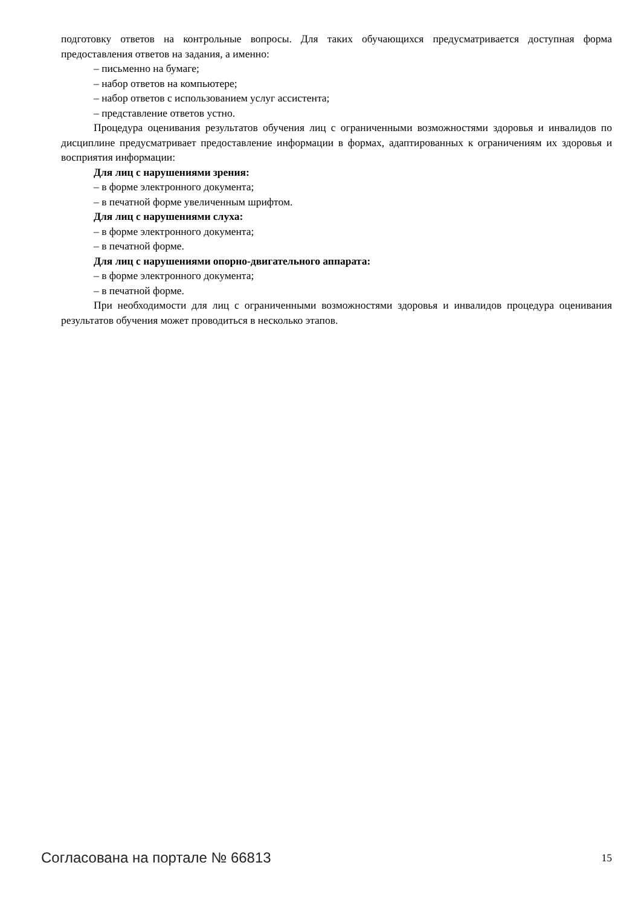подготовку ответов на контрольные вопросы. Для таких обучающихся предусматривается доступная форма предоставления ответов на задания, а именно:
– письменно на бумаге;
– набор ответов на компьютере;
– набор ответов с использованием услуг ассистента;
– представление ответов устно.
Процедура оценивания результатов обучения лиц с ограниченными возможностями здоровья и инвалидов по дисциплине предусматривает предоставление информации в формах, адаптированных к ограничениям их здоровья и восприятия информации:
Для лиц с нарушениями зрения:
– в форме электронного документа;
– в печатной форме увеличенным шрифтом.
Для лиц с нарушениями слуха:
– в форме электронного документа;
– в печатной форме.
Для лиц с нарушениями опорно-двигательного аппарата:
– в форме электронного документа;
– в печатной форме.
При необходимости для лиц с ограниченными возможностями здоровья и инвалидов процедура оценивания результатов обучения может проводиться в несколько этапов.
Согласована на портале № 66813 15